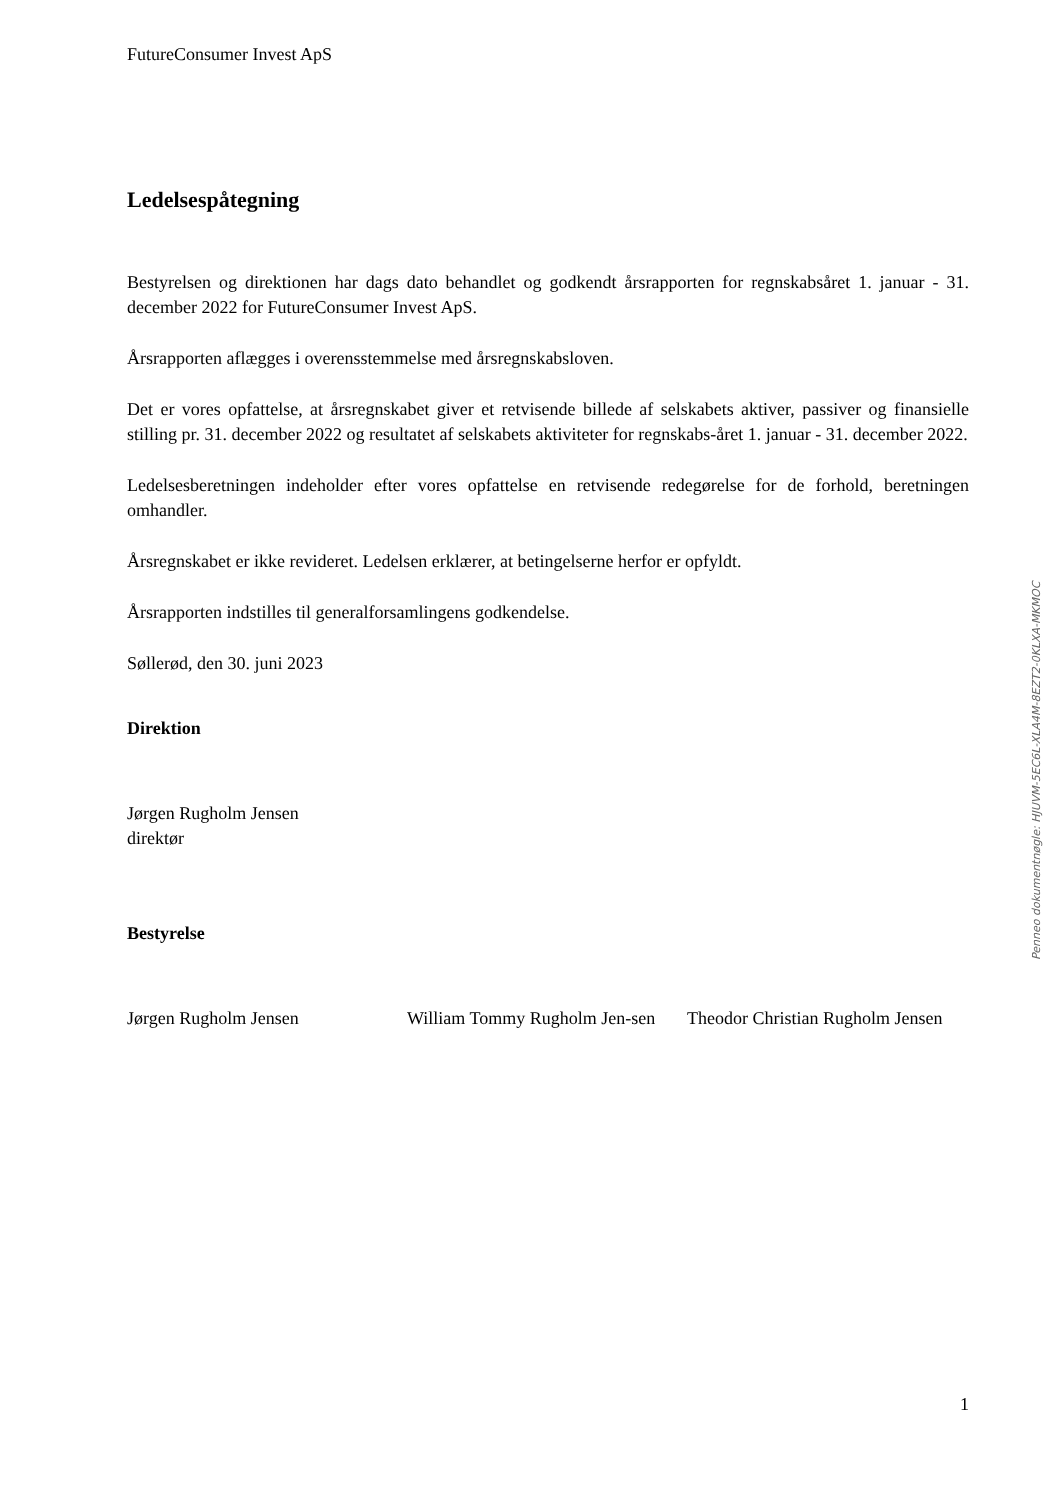FutureConsumer Invest ApS
Ledelsespåtegning
Bestyrelsen og direktionen har dags dato behandlet og godkendt årsrapporten for regnskabsåret 1. januar - 31. december 2022 for FutureConsumer Invest ApS.
Årsrapporten aflægges i overensstemmelse med årsregnskabsloven.
Det er vores opfattelse, at årsregnskabet giver et retvisende billede af selskabets aktiver, passiver og finansielle stilling pr. 31. december 2022 og resultatet af selskabets aktiviteter for regnskabs-året 1. januar - 31. december 2022.
Ledelsesberetningen indeholder efter vores opfattelse en retvisende redegørelse for de forhold, beretningen omhandler.
Årsregnskabet er ikke revideret. Ledelsen erklærer, at betingelserne herfor er opfyldt.
Årsrapporten indstilles til generalforsamlingens godkendelse.
Søllerød, den 30. juni 2023
Direktion
Jørgen Rugholm Jensen
direktør
Bestyrelse
Jørgen Rugholm Jensen William Tommy Rugholm Jen-sen
Theodor Christian Rugholm Jensen
Penneo dokumentnøgle: HJUVM-5EC6L-XLA4M-8EZT2-0KLXA-MKMOC
1